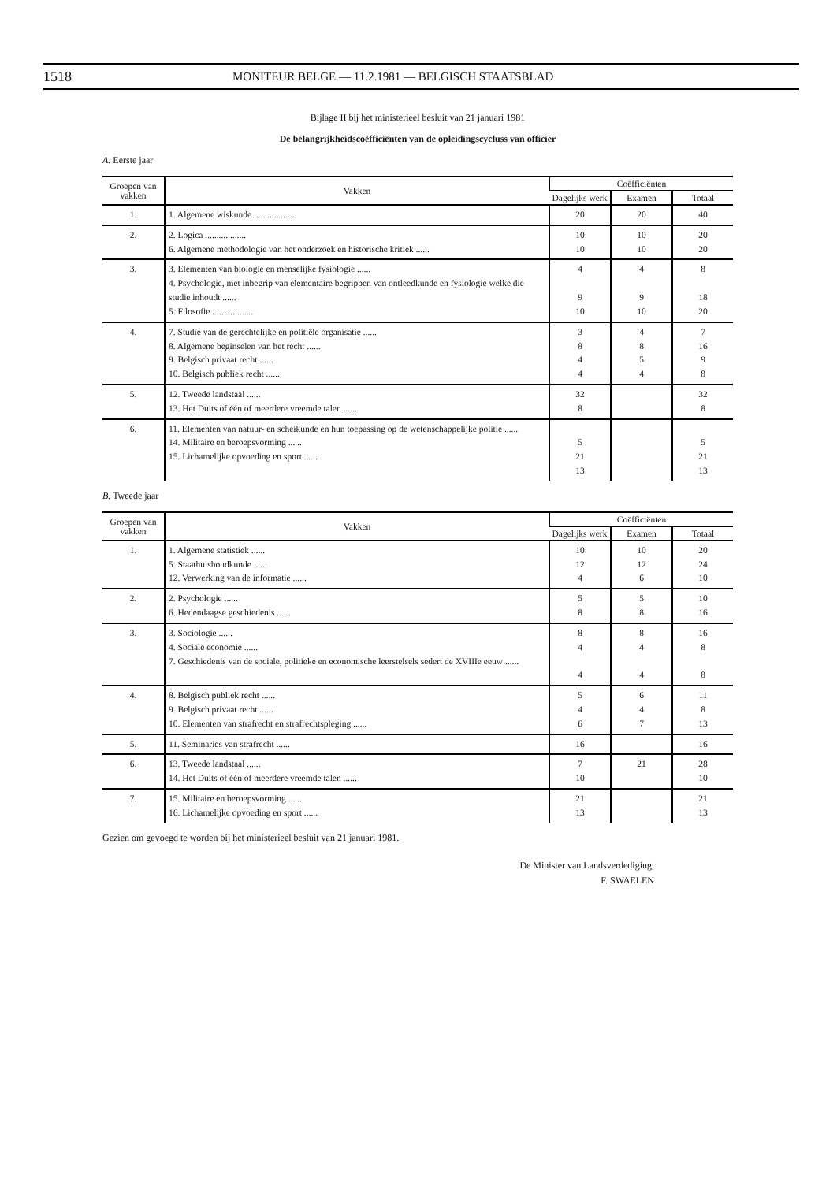1518 MONITEUR BELGE — 11.2.1981 — BELGISCH STAATSBLAD
Bijlage II bij het ministerieel besluit van 21 januari 1981
De belangrijkheidscoëfficiënten van de opleidingscycluss van officier
A. Eerste jaar
| Groepen van vakken | Vakken | Coëfficiënten | | |
| --- | --- | --- | --- | --- |
| | | Dagelijks werk | Examen | Totaal |
| 1. | 1. Algemene wiskunde .................. | 20 | 20 | 40 |
| 2. | 2. Logica .................. 6. Algemene methodologie van het onderzoek en historische kritiek ...... | 10 10 | 10 10 | 20 20 |
| 3. | 3. Elementen van biologie en menselijke fysiologie ...... 4. Psychologie, met inbegrip van elementaire begrippen van ontleedkunde en fysiologie welke die studie inhoudt ...... 5. Filosofie .................. | 4 9 10 | 4 9 10 | 8 18 20 |
| 4. | 7. Studie van de gerechtelijke en politiële organisatie ...... 8. Algemene beginselen van het recht ...... 9. Belgisch privaat recht ...... 10. Belgisch publiek recht ...... | 3 8 4 4 | 4 8 5 4 | 7 16 9 8 |
| 5. | 12. Tweede landstaal ...... 13. Het Duits of één of meerdere vreemde talen ...... | 32 8 | | 32 8 |
| 6. | 11. Elementen van natuur- en scheikunde en hun toepassing op de wetenschappelijke politie ...... 14. Militaire en beroepsvorming ...... 15. Lichamelijke opvoeding en sport ...... | 5 21 13 | | 5 21 13 |
B. Tweede jaar
| Groepen van vakken | Vakken | Coëfficiënten | | |
| --- | --- | --- | --- | --- |
| | | Dagelijks werk | Examen | Totaal |
| 1. | 1. Algemene statistiek ...... 5. Staathuishoudkunde ...... 12. Verwerking van de informatie ...... | 10 12 4 | 10 12 6 | 20 24 10 |
| 2. | 2. Psychologie ...... 6. Hedendaagse geschiedenis ...... | 5 8 | 5 8 | 10 16 |
| 3. | 3. Sociologie ...... 4. Sociale economie ...... 7. Geschiedenis van de sociale, politieke en economische leerstelsels sedert de XVIIIe eeuw ...... | 8 4 4 | 8 4 4 | 16 8 8 |
| 4. | 8. Belgisch publiek recht ...... 9. Belgisch privaat recht ...... 10. Elementen van strafrecht en strafrechtspleging ...... | 5 4 6 | 6 4 7 | 11 8 13 |
| 5. | 11. Seminaries van strafrecht ...... | 16 | | 16 |
| 6. | 13. Tweede landstaal ...... 14. Het Duits of één of meerdere vreemde talen ...... | 7 10 | 21 | 28 10 |
| 7. | 15. Militaire en beroepsvorming ...... 16. Lichamelijke opvoeding en sport ...... | 21 13 | | 21 13 |
Gezien om gevoegd te worden bij het ministerieel besluit van 21 januari 1981.
De Minister van Landsverdediging,
F. SWAELEN